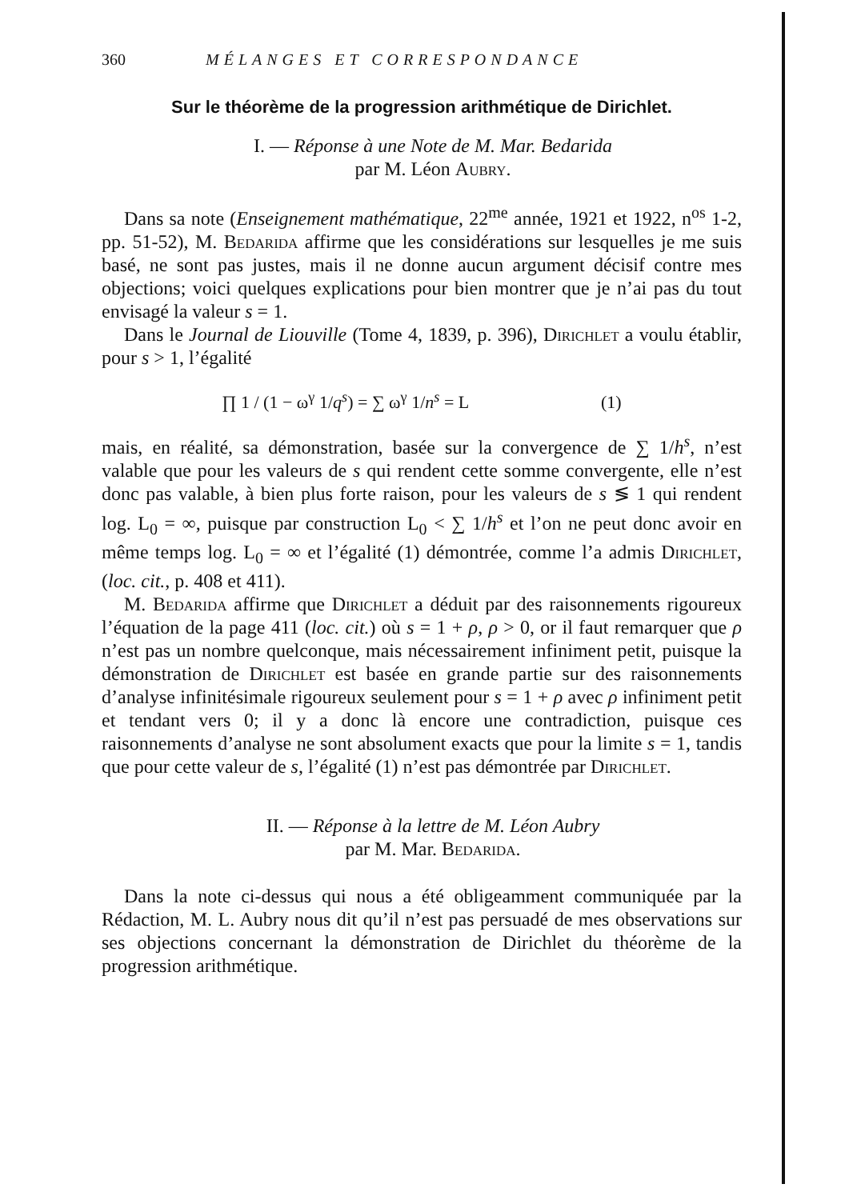360 MÉLANGES ET CORRESPONDANCE
Sur le théorème de la progression arithmétique de Dirichlet.
I. — Réponse à une Note de M. Mar. Bedarida
par M. Léon Aubry.
Dans sa note (Enseignement mathématique, 22<sup>me</sup> année, 1921 et 1922, n<sup>os</sup> 1-2, pp. 51-52), M. Bedarida affirme que les considérations sur lesquelles je me suis basé, ne sont pas justes, mais il ne donne aucun argument décisif contre mes objections; voici quelques explications pour bien montrer que je n’ai pas du tout envisagé la valeur s = 1.
Dans le Journal de Liouville (Tome 4, 1839, p. 396), Dirichlet a voulu établir, pour s > 1, l’égalité
∏ 1 / (1 − ω<sup>γ</sup> 1/q<sup>s</sup>) = ∑ ω<sup>γ</sup> 1/n<sup>s</sup> = L (1)
mais, en réalité, sa démonstration, basée sur la convergence de ∑ 1/h<sup>s</sup>, n’est valable que pour les valeurs de s qui rendent cette somme convergente, elle n’est donc pas valable, à bien plus forte raison, pour les valeurs de s ≶ 1 qui rendent log. L<sub>0</sub> = ∞, puisque par construction L<sub>0</sub> < ∑ 1/h<sup>s</sup> et l’on ne peut donc avoir en même temps log. L<sub>0</sub> = ∞ et l’égalité (1) démontrée, comme l’a admis Dirichlet, (loc. cit., p. 408 et 411).
M. Bedarida affirme que Dirichlet a déduit par des raisonnements rigoureux l’équation de la page 411 (loc. cit.) où s = 1 + ρ, ρ > 0, or il faut remarquer que ρ n’est pas un nombre quelconque, mais nécessairement infiniment petit, puisque la démonstration de Dirichlet est basée en grande partie sur des raisonnements d’analyse infinitésimale rigoureux seulement pour s = 1 + ρ avec ρ infiniment petit et tendant vers 0; il y a donc là encore une contradiction, puisque ces raisonnements d’analyse ne sont absolument exacts que pour la limite s = 1, tandis que pour cette valeur de s, l’égalité (1) n’est pas démontrée par Dirichlet.
II. — Réponse à la lettre de M. Léon Aubry
par M. Mar. Bedarida.
Dans la note ci-dessus qui nous a été obligeamment communiquée par la Rédaction, M. L. Aubry nous dit qu’il n’est pas persuadé de mes observations sur ses objections concernant la démonstration de Dirichlet du théorème de la progression arithmétique.